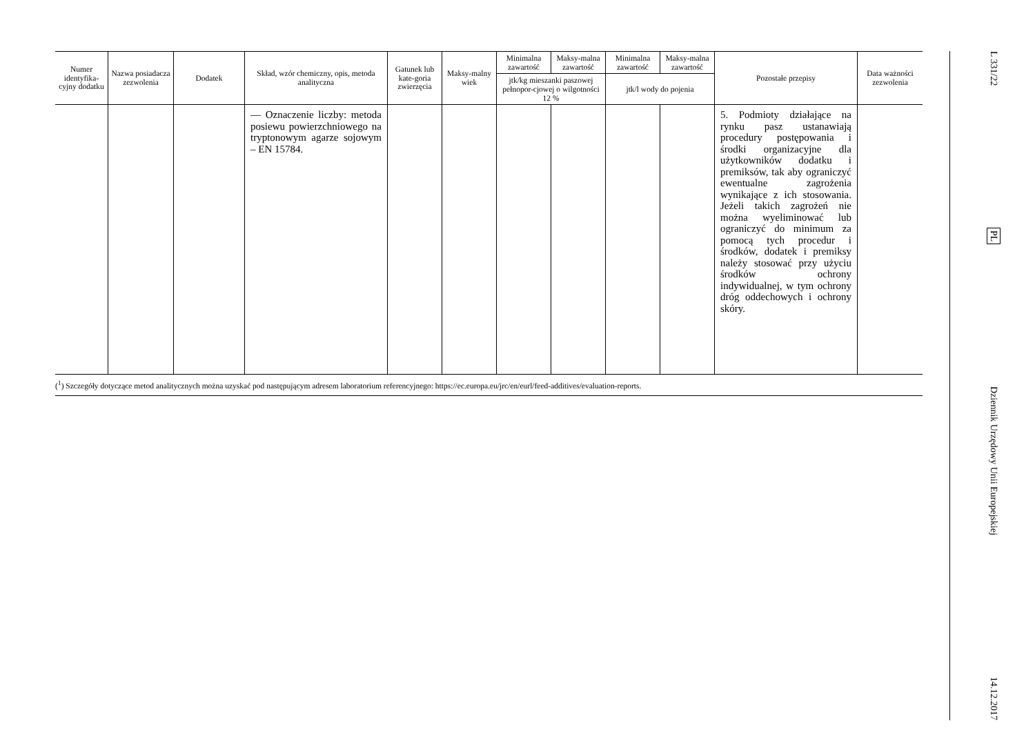| Numer identyfika-cyjny dodatku | Nazwa posiadacza zezwolenia | Dodatek | Skład, wzór chemiczny, opis, metoda analityczna | Gatunek lub kate-goria zwierzęcia | Maksy-malny wiek | Minimalna zawartość | Maksy-malna zawartość | Minimalna zawartość | Maksy-malna zawartość | Pozostałe przepisy | Data ważności zezwolenia |
| --- | --- | --- | --- | --- | --- | --- | --- | --- | --- | --- | --- |
| | | | | | | jtk/kg mieszanki paszowej pełnopor-cjowej o wilgotności 12 % | | jtk/l wody do pojenia | | | |
| | | | — Oznaczenie liczby: metoda posiewu powierzchniowego na tryptonowym agarze sojowym – EN 15784. | | | | | | | 5. Podmioty działające na rynku pasz ustanawiają procedury postępowania i środki organizacyjne dla użytkowników dodatku i premiksów, tak aby ograniczyć ewentualne zagrożenia wynikające z ich stosowania. Jeżeli takich zagrożeń nie można wyeliminować lub ograniczyć do minimum za pomocą tych procedur i środków, dodatek i premiksy należy stosować przy użyciu środków ochrony indywidualnej, w tym ochrony dróg oddechowych i ochrony skóry. | |
(<sup>1</sup>) Szczegóły dotyczące metod analitycznych można uzyskać pod następującym adresem laboratorium referencyjnego: https://ec.europa.eu/jrc/en/eurl/feed-additives/evaluation-reports.
L 331/22
PL
Dziennik Urzędowy Unii Europejskiej
14.12.2017